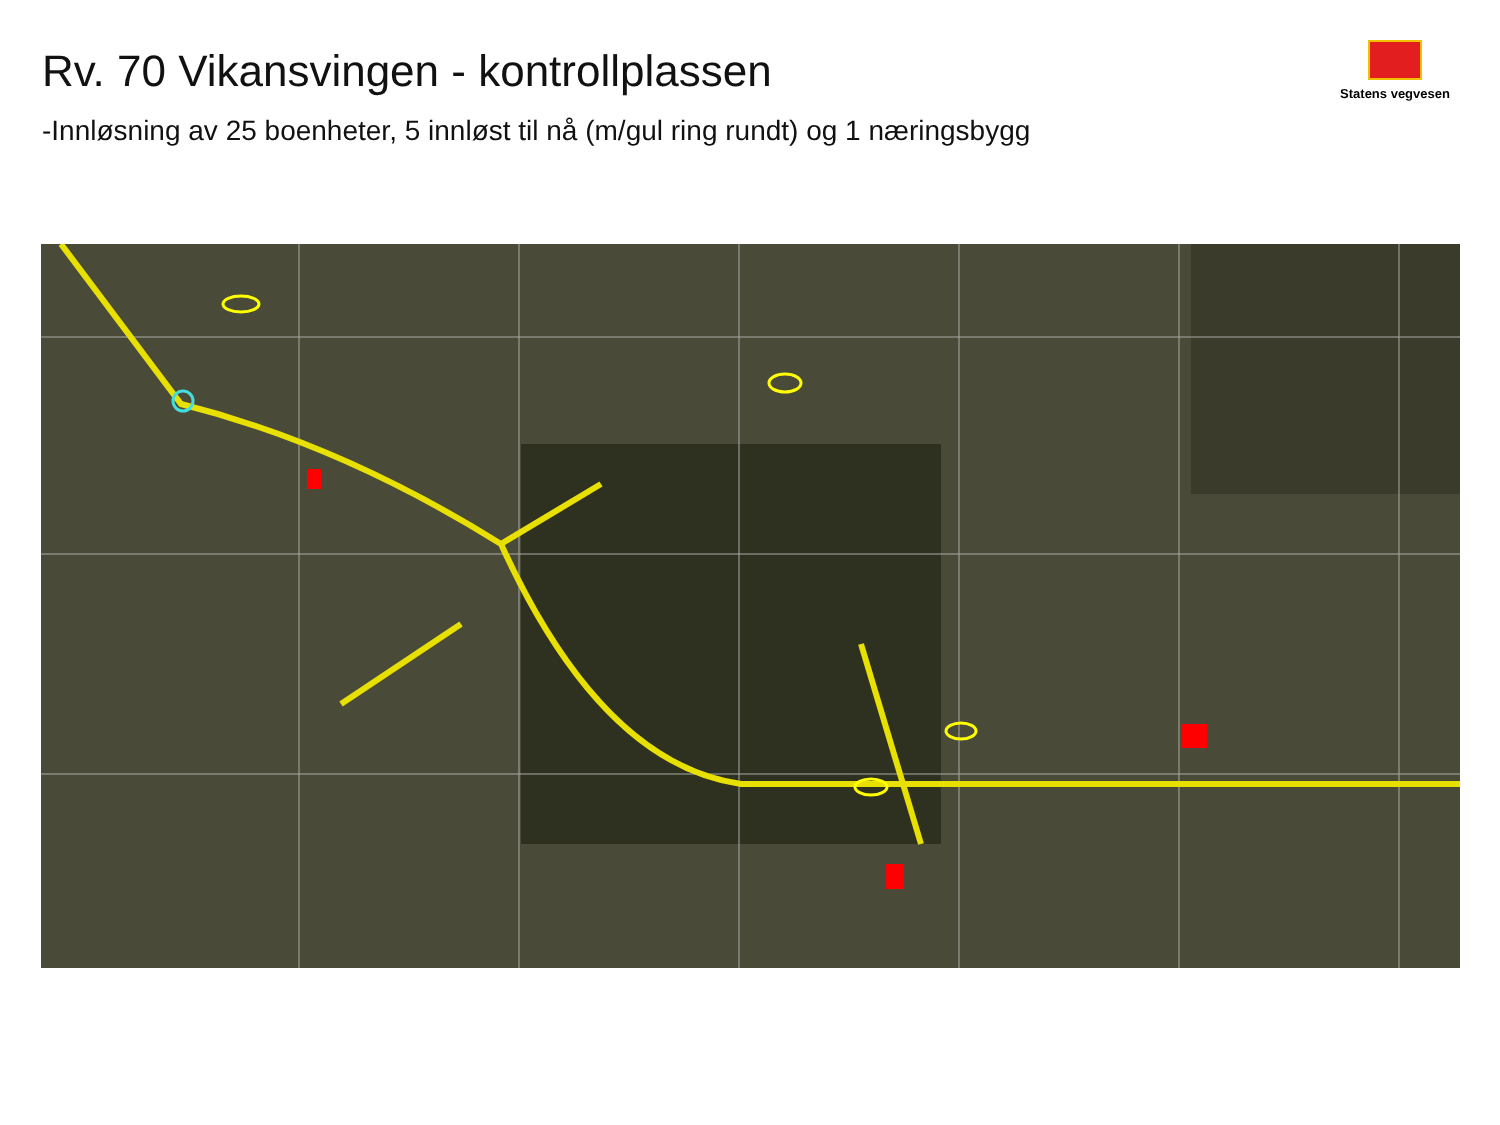Rv. 70 Vikansvingen - kontrollplassen
Statens vegvesen
-Innløsning av 25 boenheter, 5 innløst til nå (m/gul ring rundt) og 1 næringsbygg